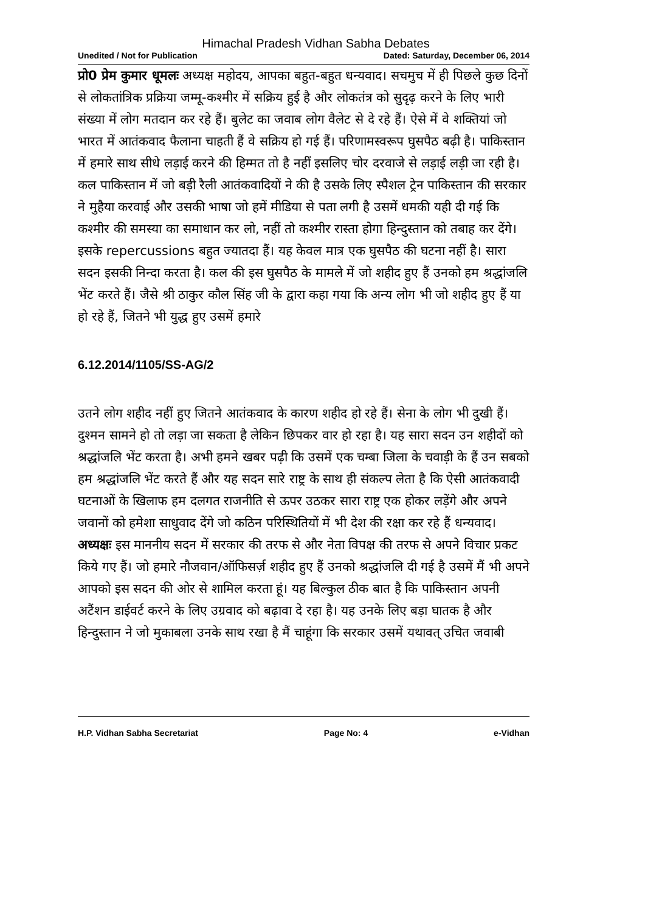Himachal Pradesh Vidhan Sabha Debates
Unedited / Not for Publication Dated: Saturday, December 06, 2014
प्रो0 प्रेम कुमार धूमलः अध्यक्ष महोदय, आपका बहुत-बहुत धन्यवाद। सचमुच में ही पिछले कुछ दिनों से लोकतांत्रिक प्रक्रिया जम्मू-कश्मीर में सक्रिय हुई है और लोकतंत्र को सुदृढ़ करने के लिए भारी संख्या में लोग मतदान कर रहे हैं। बुलेट का जवाब लोग वैलेट से दे रहे हैं। ऐसे में वे शक्तियां जो भारत में आतंकवाद फैलाना चाहती हैं वे सक्रिय हो गई हैं। परिणामस्वरूप घुसपैठ बढ़ी है। पाकिस्तान में हमारे साथ सीधे लड़ाई करने की हिम्मत तो है नहीं इसलिए चोर दरवाजे से लड़ाई लड़ी जा रही है। कल पाकिस्तान में जो बड़ी रैली आतंकवादियों ने की है उसके लिए स्पैशल ट्रेन पाकिस्तान की सरकार ने मुहैया करवाई और उसकी भाषा जो हमें मीडिया से पता लगी है उसमें धमकी यही दी गई कि कश्मीर की समस्या का समाधान कर लो, नहीं तो कश्मीर रास्ता होगा हिन्दुस्तान को तबाह कर देंगे। इसके repercussions बहुत ज्यातदा हैं। यह केवल मात्र एक घुसपैठ की घटना नहीं है। सारा सदन इसकी निन्दा करता है। कल की इस घुसपैठ के मामले में जो शहीद हुए हैं उनको हम श्रद्धांजलि भेंट करते हैं। जैसे श्री ठाकुर कौल सिंह जी के द्वारा कहा गया कि अन्य लोग भी जो शहीद हुए हैं या हो रहे हैं, जितने भी युद्ध हुए उसमें हमारे
6.12.2014/1105/SS-AG/2
उतने लोग शहीद नहीं हुए जितने आतंकवाद के कारण शहीद हो रहे हैं। सेना के लोग भी दुखी हैं। दुश्मन सामने हो तो लड़ा जा सकता है लेकिन छिपकर वार हो रहा है। यह सारा सदन उन शहीदों को श्रद्धांजलि भेंट करता है। अभी हमने खबर पढ़ी कि उसमें एक चम्बा जिला के चवाड़ी के हैं उन सबको हम श्रद्धांजलि भेंट करते हैं और यह सदन सारे राष्ट्र के साथ ही संकल्प लेता है कि ऐसी आतंकवादी घटनाओं के खिलाफ हम दलगत राजनीति से ऊपर उठकर सारा राष्ट्र एक होकर लड़ेंगे और अपने जवानों को हमेशा साधुवाद देंगे जो कठिन परिस्थितियों में भी देश की रक्षा कर रहे हैं धन्यवाद।
अध्यक्षः इस माननीय सदन में सरकार की तरफ से और नेता विपक्ष की तरफ से अपने विचार प्रकट किये गए हैं। जो हमारे नौजवान/ऑफिसर्ज़ शहीद हुए हैं उनको श्रद्धांजलि दी गई है उसमें मैं भी अपने आपको इस सदन की ओर से शामिल करता हूं। यह बिल्कुल ठीक बात है कि पाकिस्तान अपनी अटैंशन डाईवर्ट करने के लिए उग्रवाद को बढ़ावा दे रहा है। यह उनके लिए बड़ा घातक है और हिन्दुस्तान ने जो मुकाबला उनके साथ रखा है मैं चाहूंगा कि सरकार उसमें यथावत् उचित जवाबी
H.P. Vidhan Sabha Secretariat Page No: 4 e-Vidhan